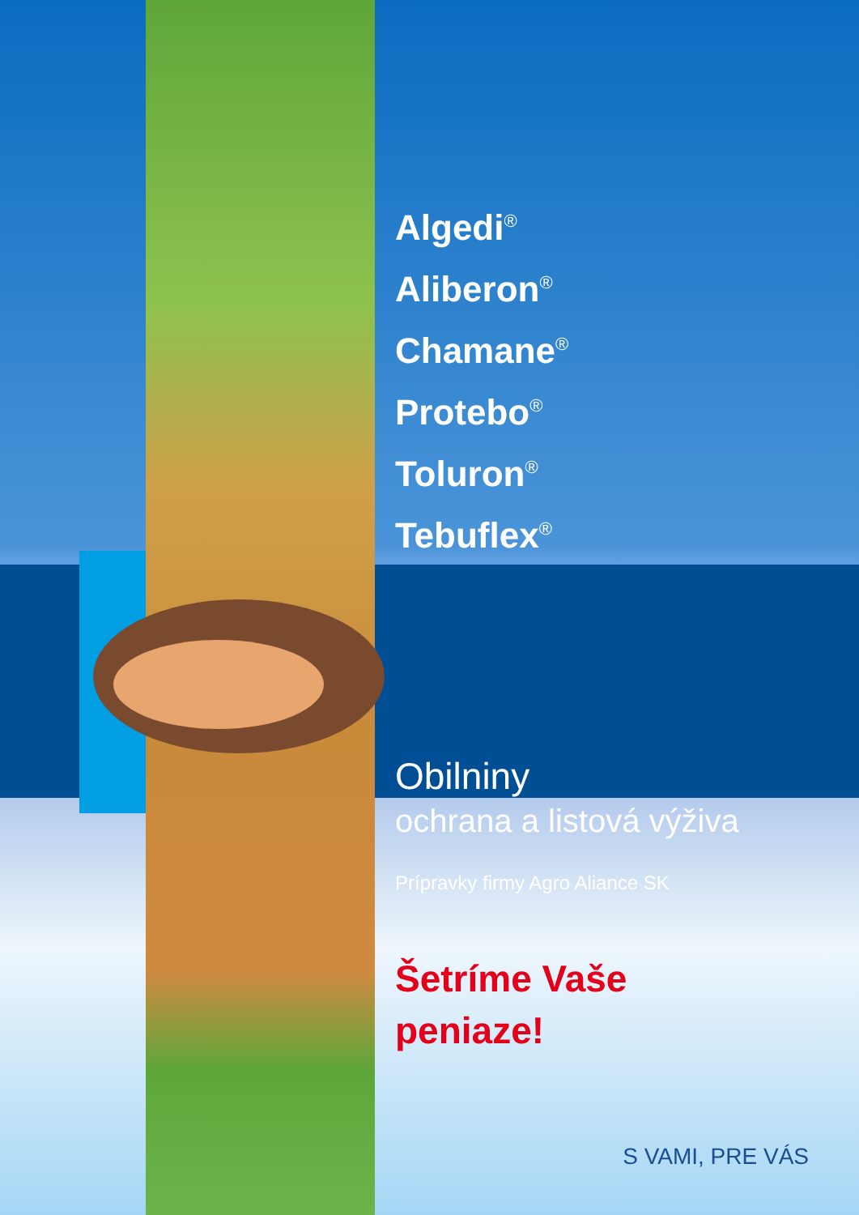Algedi<sup>®</sup>
Aliberon<sup>®</sup>
Chamane<sup>®</sup>
Protebo<sup>®</sup>
Toluron<sup>®</sup>
Tebuflex<sup>®</sup>
Obilniny
ochrana a listová výživa
Prípravky firmy Agro Aliance SK
Šetríme Vaše
peniaze!
S VAMI, PRE VÁS